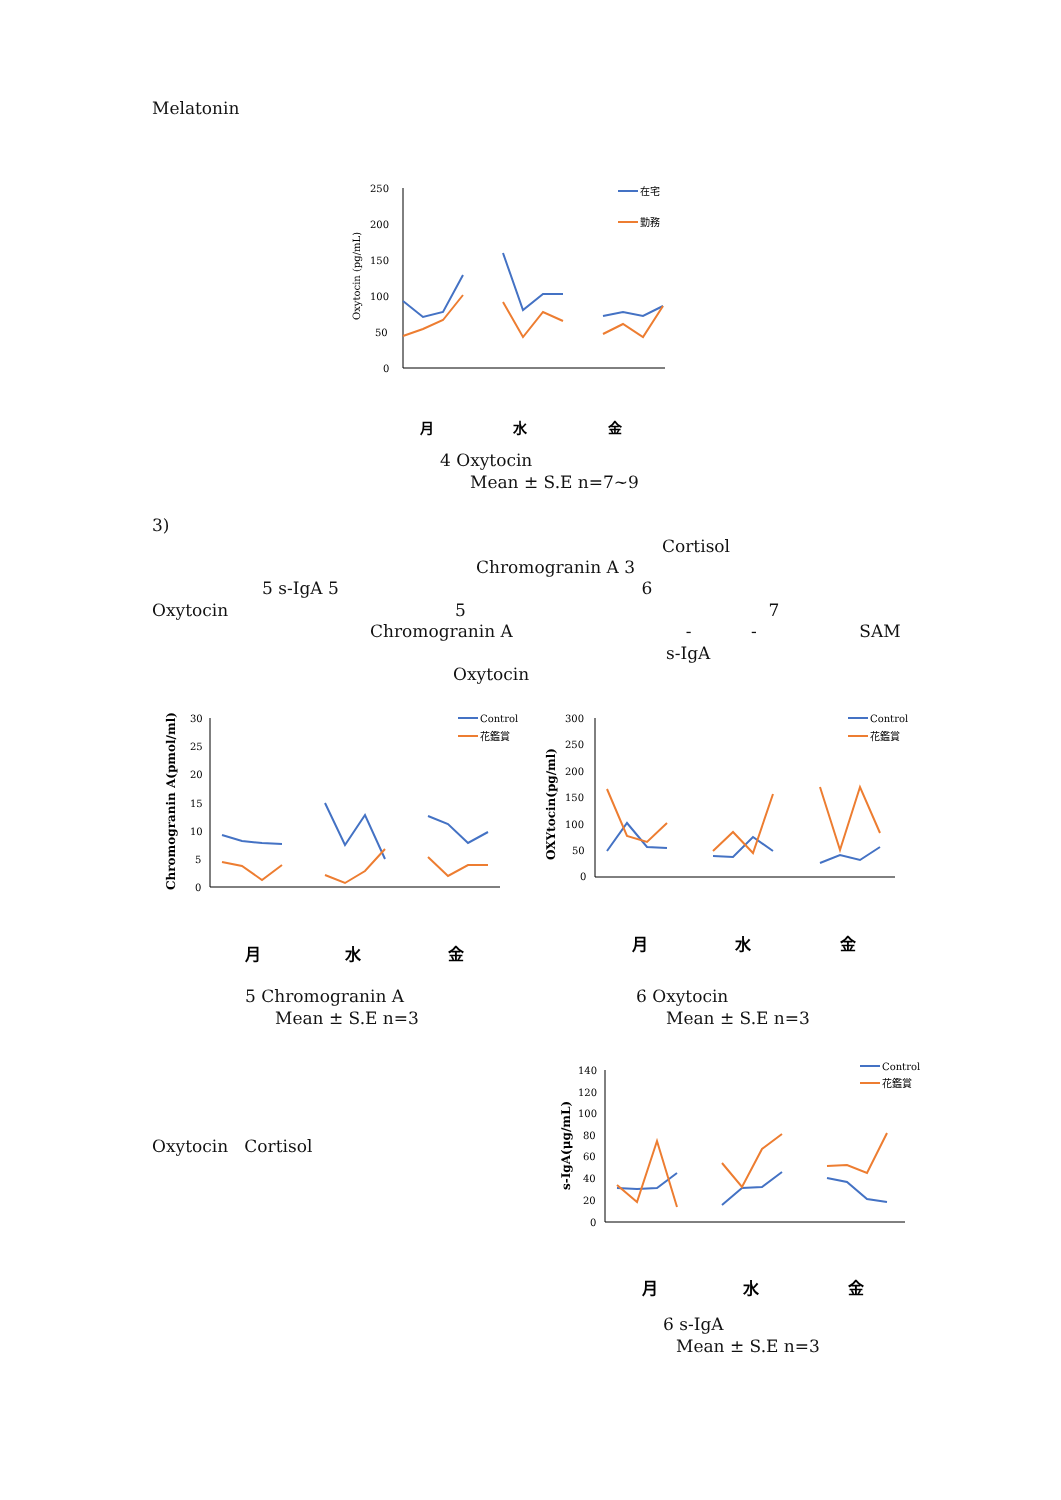Melatonin
250
200
150
100
50
0
Oxytocin (pg/mL)
在宅
勤務
月
水
金
4 Oxytocin
Mean ± S.E n=7~9
3)
Cortisol
Chromogranin A 3
5 s-IgA 5 6
Oxytocin 5 7
Chromogranin A - - SAM
s-IgA
Oxytocin
30
25
20
15
10
5
0
Chromogranin A(pmol/ml)
Control
花鑑賞
月
水
金
300
250
200
150
100
50
0
OXYtocin(pg/ml)
Control
花鑑賞
月
水
金
5 Chromogranin A
Mean ± S.E n=3
6 Oxytocin
Mean ± S.E n=3
140
120
100
80
60
40
20
0
s-IgA(μg/mL)
Control
花鑑賞
月
水
金
Oxytocin Cortisol
6 s-IgA
Mean ± S.E n=3